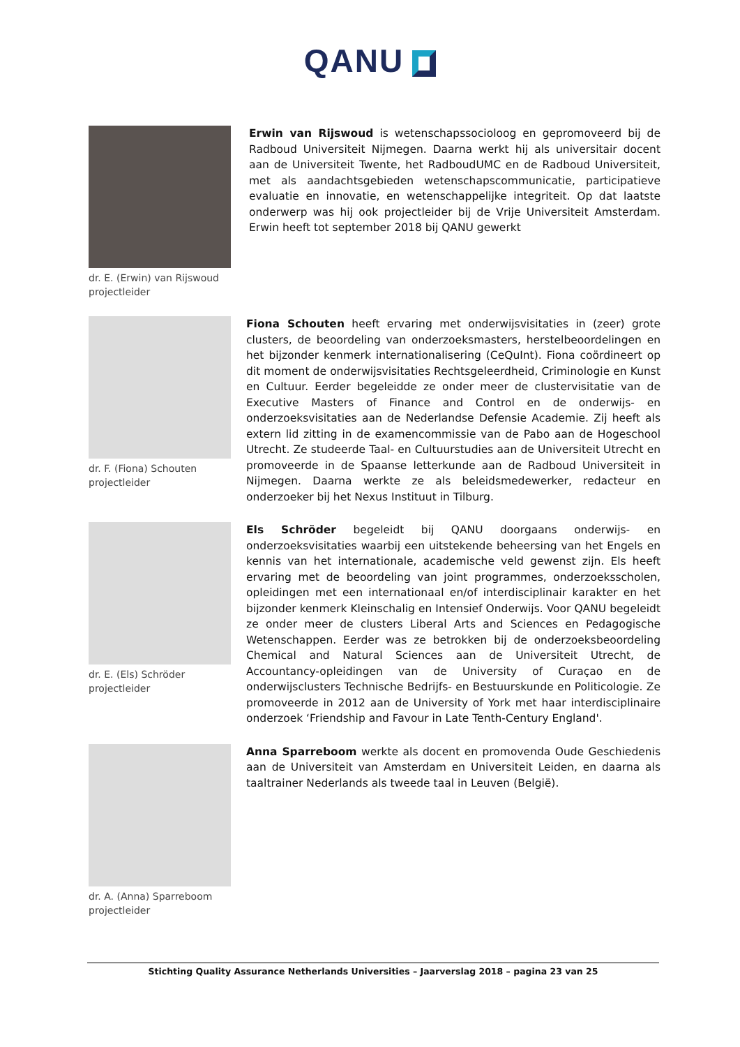QANU
dr. E. (Erwin) van Rijswoud
projectleider
Erwin van Rijswoud is wetenschapssocioloog en gepromoveerd bij de Radboud Universiteit Nijmegen. Daarna werkt hij als universitair docent aan de Universiteit Twente, het RadboudUMC en de Radboud Universiteit, met als aandachtsgebieden wetenschapscommunicatie, participatieve evaluatie en innovatie, en wetenschappelijke integriteit. Op dat laatste onderwerp was hij ook projectleider bij de Vrije Universiteit Amsterdam. Erwin heeft tot september 2018 bij QANU gewerkt
dr. F. (Fiona) Schouten
projectleider
Fiona Schouten heeft ervaring met onderwijsvisitaties in (zeer) grote clusters, de beoordeling van onderzoeksmasters, herstelbeoordelingen en het bijzonder kenmerk internationalisering (CeQuInt). Fiona coördineert op dit moment de onderwijsvisitaties Rechtsgeleerdheid, Criminologie en Kunst en Cultuur. Eerder begeleidde ze onder meer de clustervisitatie van de Executive Masters of Finance and Control en de onderwijs- en onderzoeksvisitaties aan de Nederlandse Defensie Academie. Zij heeft als extern lid zitting in de examencommissie van de Pabo aan de Hogeschool Utrecht. Ze studeerde Taal- en Cultuurstudies aan de Universiteit Utrecht en promoveerde in de Spaanse letterkunde aan de Radboud Universiteit in Nijmegen. Daarna werkte ze als beleidsmedewerker, redacteur en onderzoeker bij het Nexus Instituut in Tilburg.
dr. E. (Els) Schröder
projectleider
Els Schröder begeleidt bij QANU doorgaans onderwijs- en onderzoeksvisitaties waarbij een uitstekende beheersing van het Engels en kennis van het internationale, academische veld gewenst zijn. Els heeft ervaring met de beoordeling van joint programmes, onderzoeksscholen, opleidingen met een internationaal en/of interdisciplinair karakter en het bijzonder kenmerk Kleinschalig en Intensief Onderwijs. Voor QANU begeleidt ze onder meer de clusters Liberal Arts and Sciences en Pedagogische Wetenschappen. Eerder was ze betrokken bij de onderzoeksbeoordeling Chemical and Natural Sciences aan de Universiteit Utrecht, de Accountancy-opleidingen van de University of Curaçao en de onderwijsclusters Technische Bedrijfs- en Bestuurskunde en Politicologie. Ze promoveerde in 2012 aan de University of York met haar interdisciplinaire onderzoek ‘Friendship and Favour in Late Tenth-Century England'.
dr. A. (Anna) Sparreboom
projectleider
Anna Sparreboom werkte als docent en promovenda Oude Geschiedenis aan de Universiteit van Amsterdam en Universiteit Leiden, en daarna als taaltrainer Nederlands als tweede taal in Leuven (België).
Stichting Quality Assurance Netherlands Universities – Jaarverslag 2018 – pagina 23 van 25